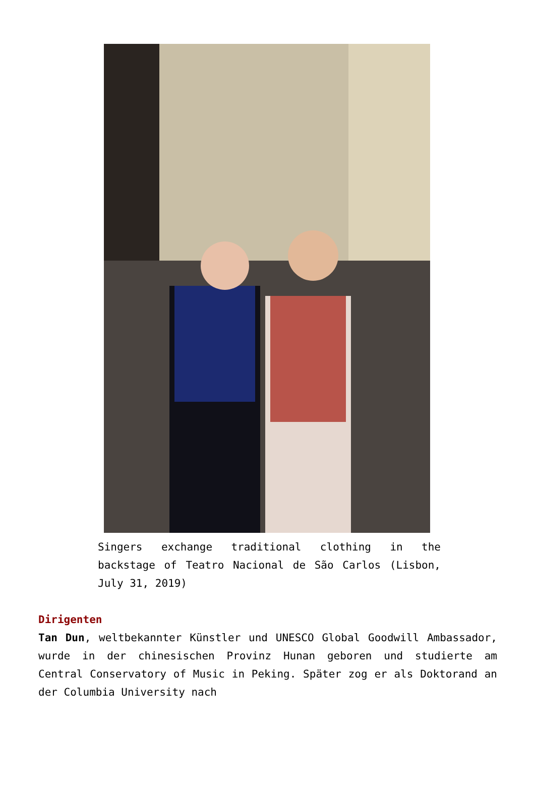Singers exchange traditional clothing in the backstage of Teatro Nacional de São Carlos (Lisbon, July 31, 2019)
Dirigenten
Tan Dun, weltbekannter Künstler und UNESCO Global Goodwill Ambassador, wurde in der chinesischen Provinz Hunan geboren und studierte am Central Conservatory of Music in Peking. Später zog er als Doktorand an der Columbia University nach